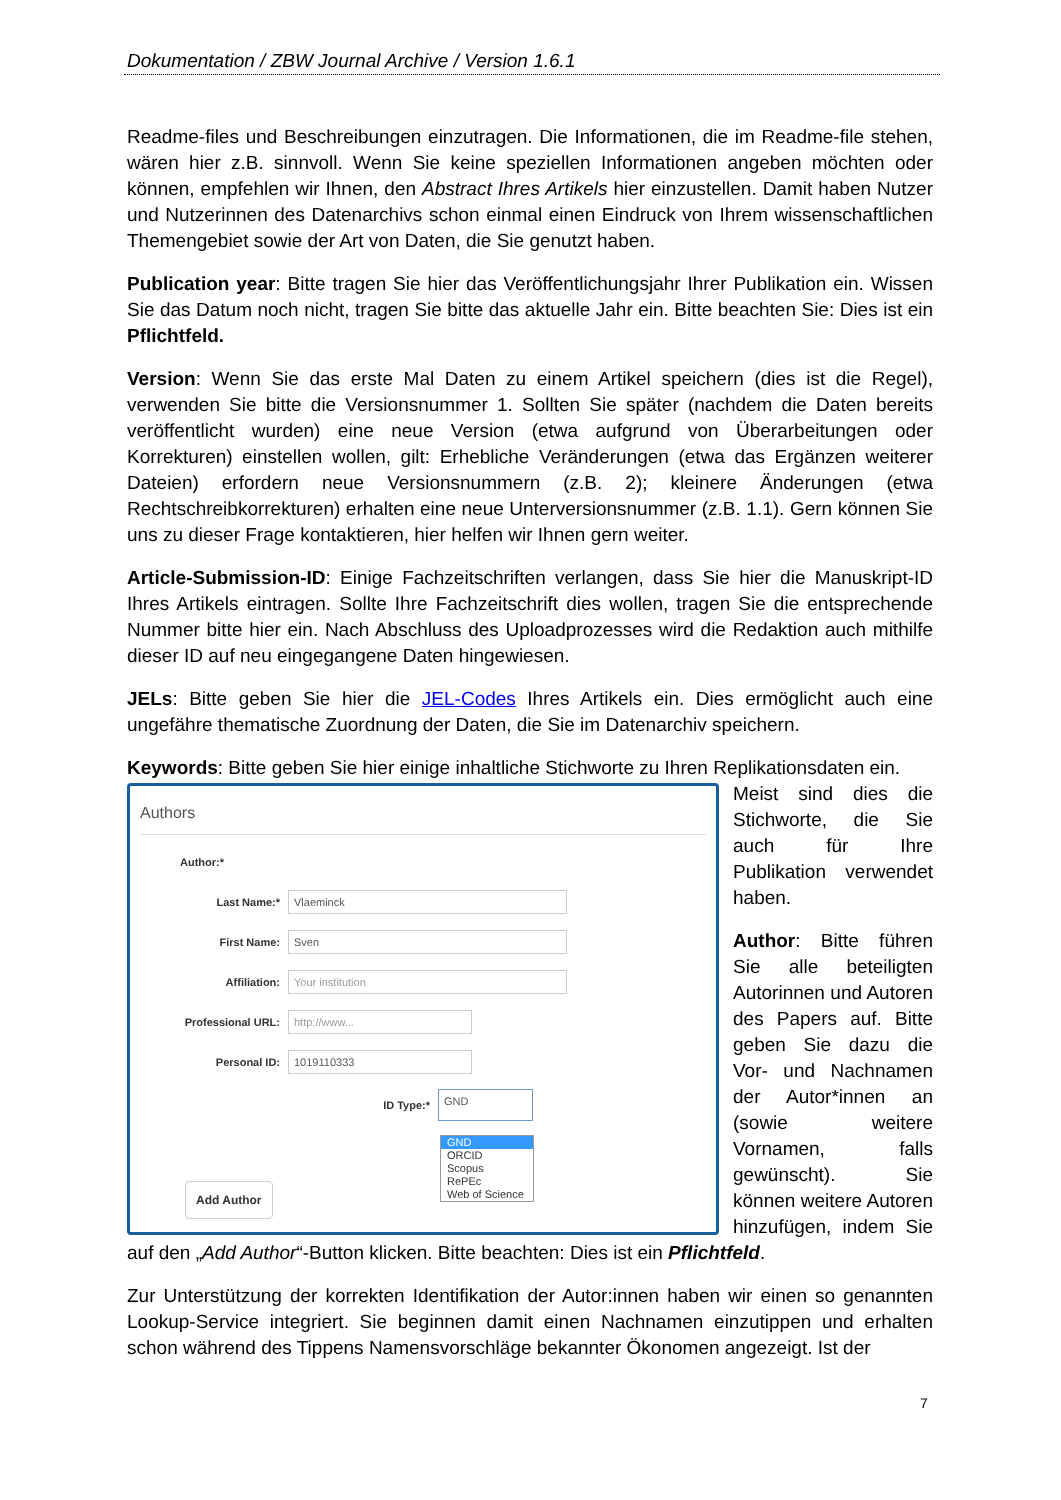Dokumentation / ZBW Journal Archive / Version 1.6.1
Readme-files und Beschreibungen einzutragen. Die Informationen, die im Readme-file stehen, wären hier z.B. sinnvoll. Wenn Sie keine speziellen Informationen angeben möchten oder können, empfehlen wir Ihnen, den Abstract Ihres Artikels hier einzustellen. Damit haben Nutzer und Nutzerinnen des Datenarchivs schon einmal einen Eindruck von Ihrem wissenschaftlichen Themengebiet sowie der Art von Daten, die Sie genutzt haben.
Publication year: Bitte tragen Sie hier das Veröffentlichungsjahr Ihrer Publikation ein. Wissen Sie das Datum noch nicht, tragen Sie bitte das aktuelle Jahr ein. Bitte beachten Sie: Dies ist ein Pflichtfeld.
Version: Wenn Sie das erste Mal Daten zu einem Artikel speichern (dies ist die Regel), verwenden Sie bitte die Versionsnummer 1. Sollten Sie später (nachdem die Daten bereits veröffentlicht wurden) eine neue Version (etwa aufgrund von Überarbeitungen oder Korrekturen) einstellen wollen, gilt: Erhebliche Veränderungen (etwa das Ergänzen weiterer Dateien) erfordern neue Versionsnummern (z.B. 2); kleinere Änderungen (etwa Rechtschreibkorrekturen) erhalten eine neue Unterversionsnummer (z.B. 1.1). Gern können Sie uns zu dieser Frage kontaktieren, hier helfen wir Ihnen gern weiter.
Article-Submission-ID: Einige Fachzeitschriften verlangen, dass Sie hier die Manuskript-ID Ihres Artikels eintragen. Sollte Ihre Fachzeitschrift dies wollen, tragen Sie die entsprechende Nummer bitte hier ein. Nach Abschluss des Uploadprozesses wird die Redaktion auch mithilfe dieser ID auf neu eingegangene Daten hingewiesen.
JELs: Bitte geben Sie hier die JEL-Codes Ihres Artikels ein. Dies ermöglicht auch eine ungefähre thematische Zuordnung der Daten, die Sie im Datenarchiv speichern.
Keywords: Bitte geben Sie hier einige inhaltliche Stichworte zu Ihren Replikationsdaten ein.
Authors
Author:*
Last Name:* Vlaeminck
First Name: Sven
Affiliation: Your institution
Professional URL: http://www...
Personal ID: 1019110333
ID Type:* GND
GND
ORCID
Scopus
RePEc
Web of Science
Add Author
Meist sind dies die Stichworte, die Sie auch für Ihre Publikation verwendet haben.
Author: Bitte führen Sie alle beteiligten Autorinnen und Autoren des Papers auf. Bitte geben Sie dazu die Vor- und Nachnamen der Autor*innen an (sowie weitere Vornamen, falls gewünscht). Sie können weitere Autoren hinzufügen, indem Sie auf den „Add Author“-Button klicken. Bitte beachten: Dies ist ein Pflichtfeld.
Zur Unterstützung der korrekten Identifikation der Autor:innen haben wir einen so genannten Lookup-Service integriert. Sie beginnen damit einen Nachnamen einzutippen und erhalten schon während des Tippens Namensvorschläge bekannter Ökonomen angezeigt. Ist der
7